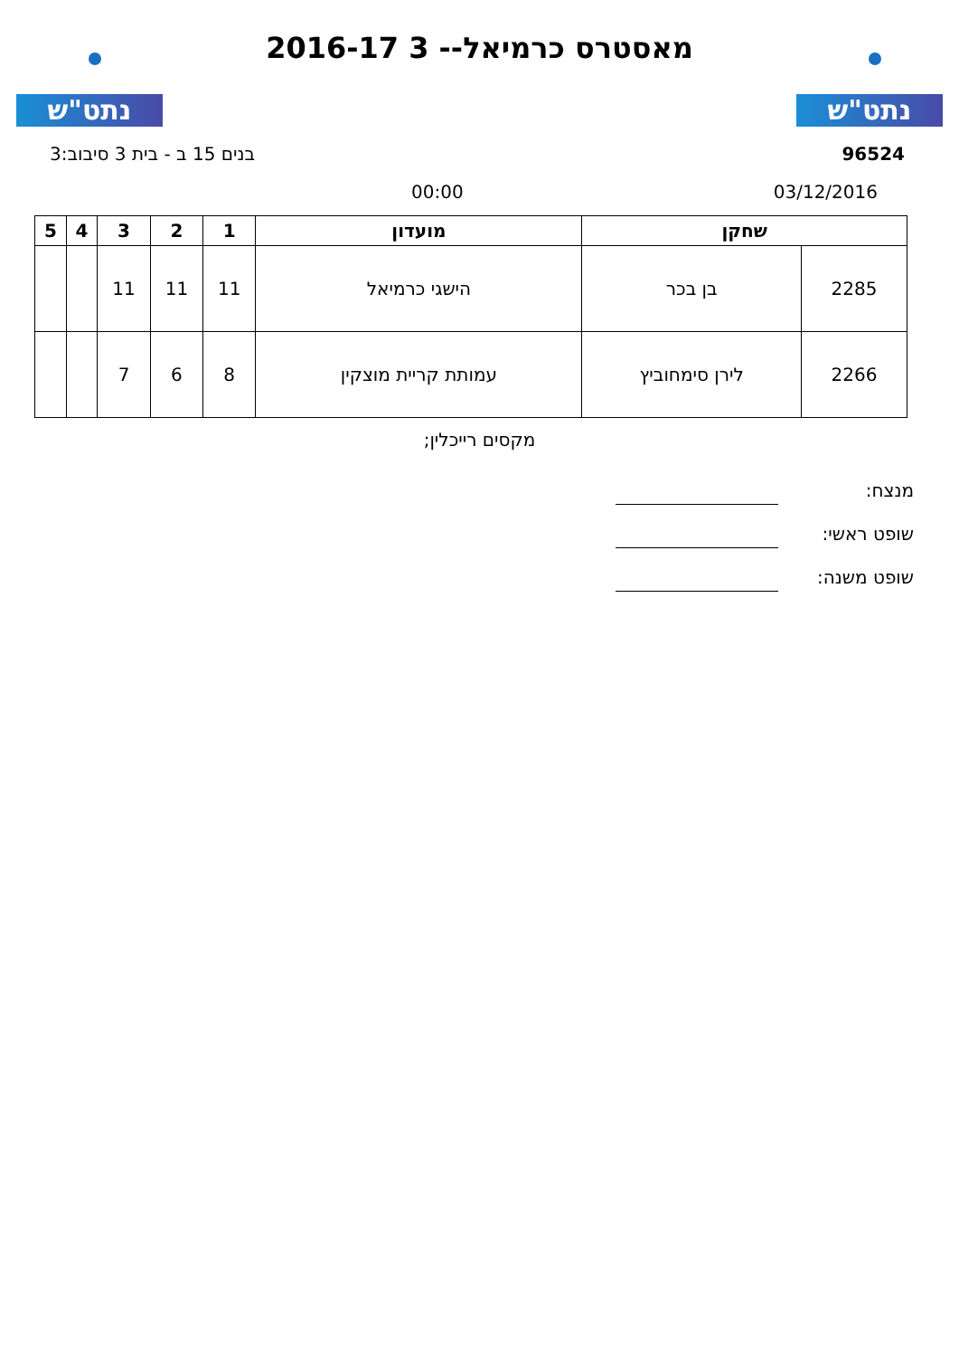נתט"ש
מאסטרס כרמיאל-- 3 2016-17
נתט"ש
96524 בנים 15 ב - בית 3 סיבוב:3
03/12/2016 00:00
| שחקן | | מועדון | 1 | 2 | 3 | 4 | 5 |
| --- | --- | --- | --- | --- | --- | --- | --- |
| 2285 | בן בכר | הישגי כרמיאל | 11 | 11 | 11 | | |
| 2266 | לירן סימחוביץ | עמותת קריית מוצקין | 8 | 6 | 7 | | |
מקסים רייכלין;
מנצח:
שופט ראשי:
שופט משנה: